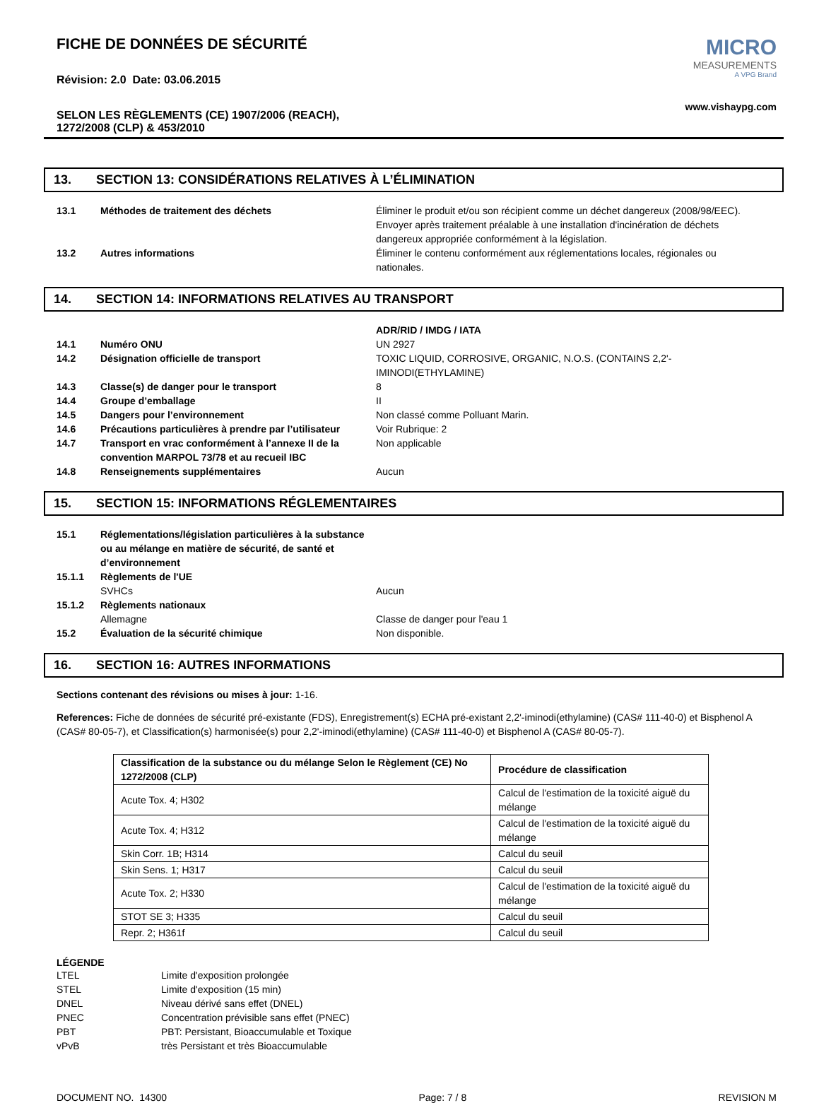FICHE DE DONNÉES DE SÉCURITÉ
Révision: 2.0 Date: 03.06.2015
SELON LES RÈGLEMENTS (CE) 1907/2006 (REACH),
1272/2008 (CLP) & 453/2010
MICRO
MEASUREMENTS
A VPG Brand
www.vishaypg.com
13. SECTION 13: CONSIDÉRATIONS RELATIVES À L’ÉLIMINATION
| 13.1 | Méthodes de traitement des déchets | Éliminer le produit et/ou son récipient comme un déchet dangereux (2008/98/EEC). Envoyer après traitement préalable à une installation d'incinération de déchets dangereux appropriée conformément à la législation. |
| 13.2 | Autres informations | Éliminer le contenu conformément aux réglementations locales, régionales ou nationales. |
14. SECTION 14: INFORMATIONS RELATIVES AU TRANSPORT
| | | ADR/RID / IMDG / IATA |
| 14.1 | Numéro ONU | UN 2927 |
| 14.2 | Désignation officielle de transport | TOXIC LIQUID, CORROSIVE, ORGANIC, N.O.S. (CONTAINS 2,2'-IMINODI(ETHYLAMINE) |
| 14.3 | Classe(s) de danger pour le transport | 8 |
| 14.4 | Groupe d’emballage | II |
| 14.5 | Dangers pour l’environnement | Non classé comme Polluant Marin. |
| 14.6 | Précautions particulières à prendre par l’utilisateur | Voir Rubrique: 2 |
| 14.7 | Transport en vrac conformément à l’annexe II de la convention MARPOL 73/78 et au recueil IBC | Non applicable |
| 14.8 | Renseignements supplémentaires | Aucun |
15. SECTION 15: INFORMATIONS RÉGLEMENTAIRES
| 15.1 | Réglementations/législation particulières à la substance ou au mélange en matière de sécurité, de santé et d’environnement | |
| 15.1.1 | Règlements de l'UE | |
| | SVHCs | Aucun |
| 15.1.2 | Règlements nationaux | |
| | Allemagne | Classe de danger pour l'eau 1 |
| 15.2 | Évaluation de la sécurité chimique | Non disponible. |
16. SECTION 16: AUTRES INFORMATIONS
Sections contenant des révisions ou mises à jour: 1-16.
References: Fiche de données de sécurité pré-existante (FDS), Enregistrement(s) ECHA pré-existant 2,2'-iminodi(ethylamine) (CAS# 111-40-0) et Bisphenol A (CAS# 80-05-7), et Classification(s) harmonisée(s) pour 2,2'-iminodi(ethylamine) (CAS# 111-40-0) et Bisphenol A (CAS# 80-05-7).
| Classification de la substance ou du mélange Selon le Règlement (CE) No 1272/2008 (CLP) | Procédure de classification |
| --- | --- |
| Acute Tox. 4; H302 | Calcul de l'estimation de la toxicité aiguë du mélange |
| Acute Tox. 4; H312 | Calcul de l'estimation de la toxicité aiguë du mélange |
| Skin Corr. 1B; H314 | Calcul du seuil |
| Skin Sens. 1; H317 | Calcul du seuil |
| Acute Tox. 2; H330 | Calcul de l'estimation de la toxicité aiguë du mélange |
| STOT SE 3; H335 | Calcul du seuil |
| Repr. 2; H361f | Calcul du seuil |
LÉGENDE
| LTEL | Limite d'exposition prolongée |
| STEL | Limite d'exposition (15 min) |
| DNEL | Niveau dérivé sans effet (DNEL) |
| PNEC | Concentration prévisible sans effet (PNEC) |
| PBT | PBT: Persistant, Bioaccumulable et Toxique |
| vPvB | très Persistant et très Bioaccumulable |
DOCUMENT NO. 14300 Page: 7 / 8 REVISION M